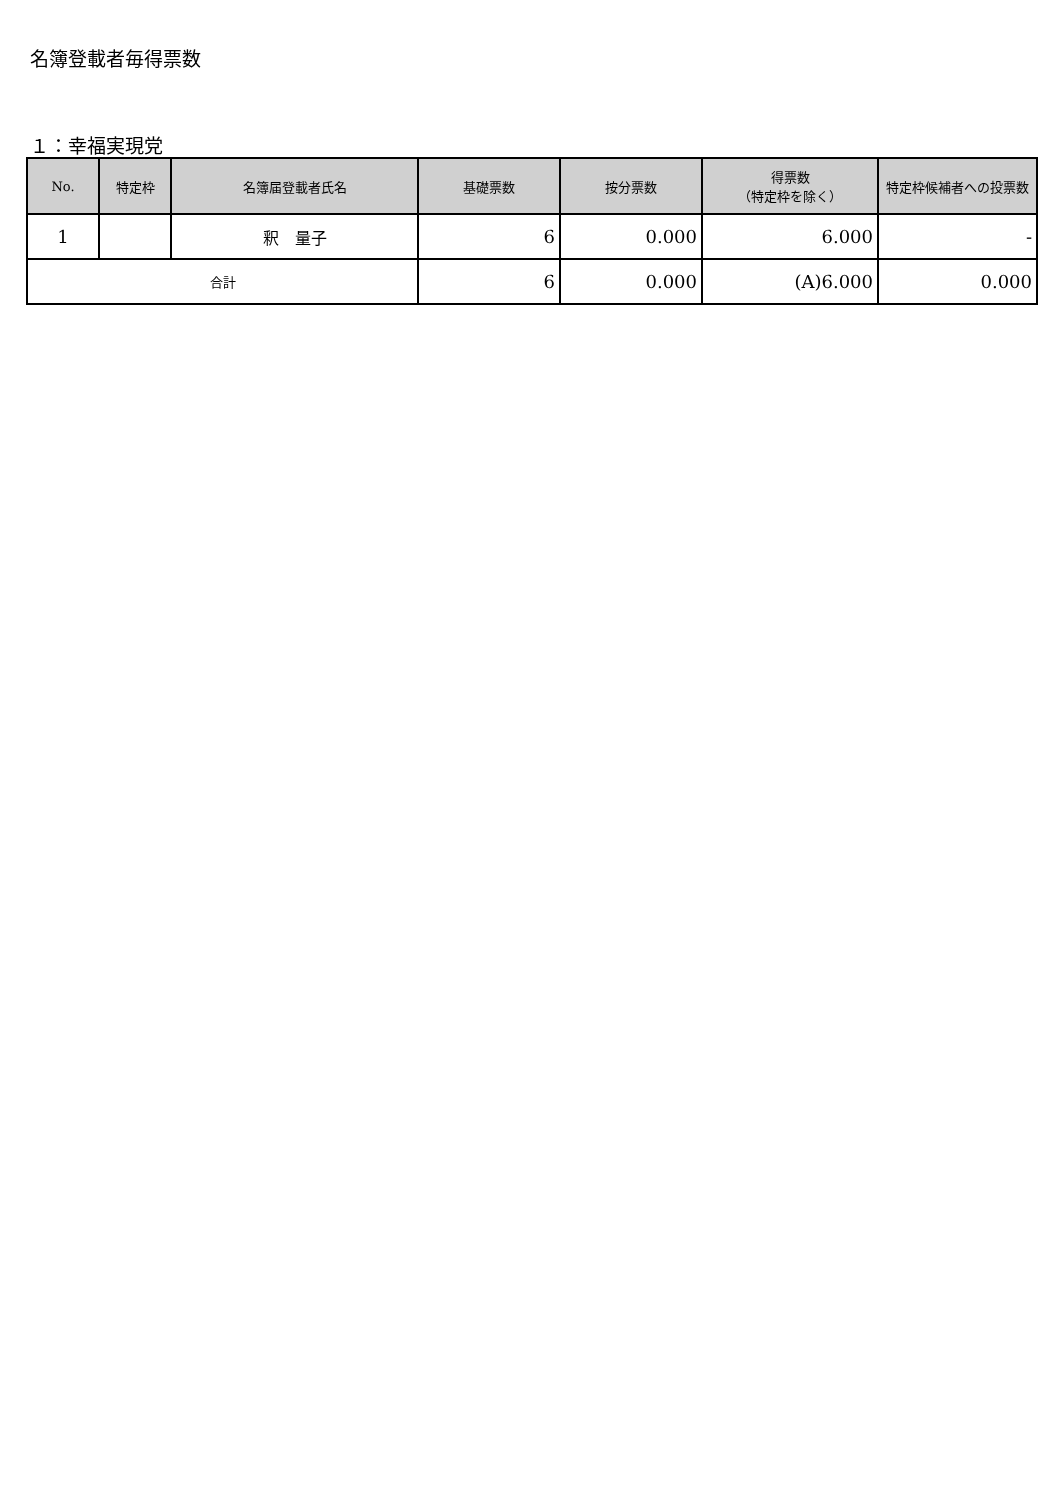名簿登載者毎得票数
１：幸福実現党
| No. | 特定枠 | 名簿届登載者氏名 | 基礎票数 | 按分票数 | 得票数 （特定枠を除く） | 特定枠候補者への投票数 |
| --- | --- | --- | --- | --- | --- | --- |
| 1 | | 釈 量子 | 6 | 0.000 | 6.000 | - |
| 合計 | | | 6 | 0.000 | (A)6.000 | 0.000 |